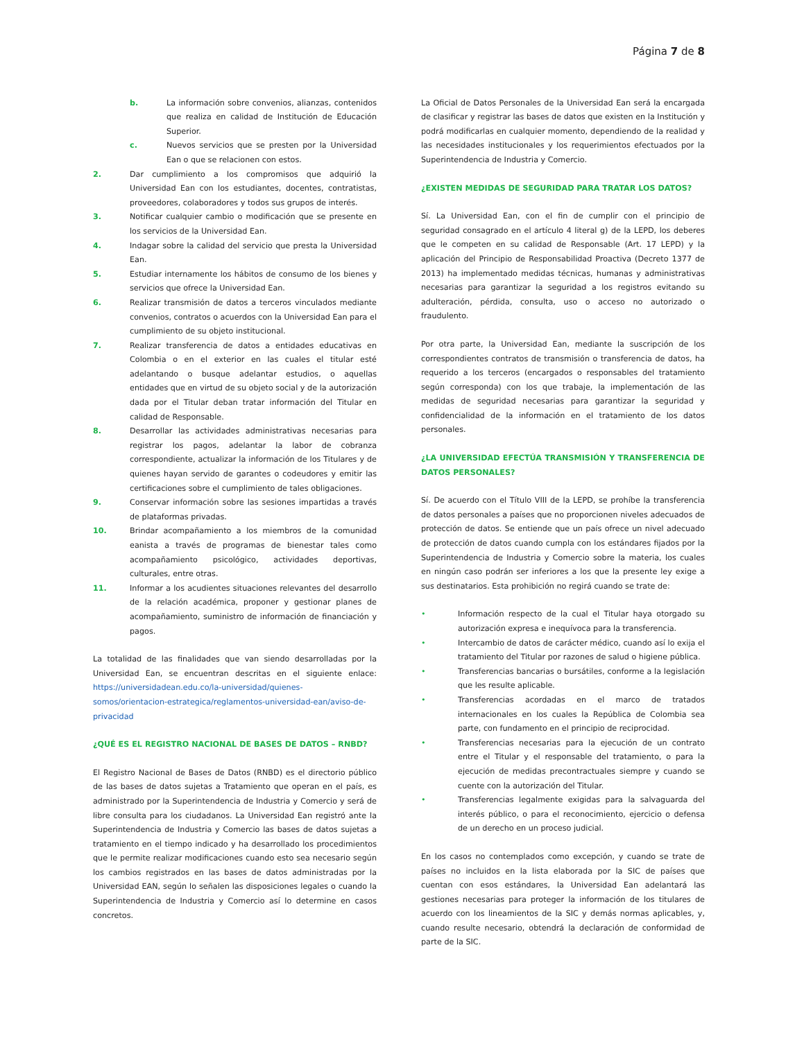Página 7 de 8
b. La información sobre convenios, alianzas, contenidos que realiza en calidad de Institución de Educación Superior.
c. Nuevos servicios que se presten por la Universidad Ean o que se relacionen con estos.
2. Dar cumplimiento a los compromisos que adquirió la Universidad Ean con los estudiantes, docentes, contratistas, proveedores, colaboradores y todos sus grupos de interés.
3. Notificar cualquier cambio o modificación que se presente en los servicios de la Universidad Ean.
4. Indagar sobre la calidad del servicio que presta la Universidad Ean.
5. Estudiar internamente los hábitos de consumo de los bienes y servicios que ofrece la Universidad Ean.
6. Realizar transmisión de datos a terceros vinculados mediante convenios, contratos o acuerdos con la Universidad Ean para el cumplimiento de su objeto institucional.
7. Realizar transferencia de datos a entidades educativas en Colombia o en el exterior en las cuales el titular esté adelantando o busque adelantar estudios, o aquellas entidades que en virtud de su objeto social y de la autorización dada por el Titular deban tratar información del Titular en calidad de Responsable.
8. Desarrollar las actividades administrativas necesarias para registrar los pagos, adelantar la labor de cobranza correspondiente, actualizar la información de los Titulares y de quienes hayan servido de garantes o codeudores y emitir las certificaciones sobre el cumplimiento de tales obligaciones.
9. Conservar información sobre las sesiones impartidas a través de plataformas privadas.
10. Brindar acompañamiento a los miembros de la comunidad eanista a través de programas de bienestar tales como acompañamiento psicológico, actividades deportivas, culturales, entre otras.
11. Informar a los acudientes situaciones relevantes del desarrollo de la relación académica, proponer y gestionar planes de acompañamiento, suministro de información de financiación y pagos.
La totalidad de las finalidades que van siendo desarrolladas por la Universidad Ean, se encuentran descritas en el siguiente enlace: https://universidadean.edu.co/la-universidad/quienes-somos/orientacion-estrategica/reglamentos-universidad-ean/aviso-de-privacidad
¿QUÉ ES EL REGISTRO NACIONAL DE BASES DE DATOS – RNBD?
El Registro Nacional de Bases de Datos (RNBD) es el directorio público de las bases de datos sujetas a Tratamiento que operan en el país, es administrado por la Superintendencia de Industria y Comercio y será de libre consulta para los ciudadanos. La Universidad Ean registró ante la Superintendencia de Industria y Comercio las bases de datos sujetas a tratamiento en el tiempo indicado y ha desarrollado los procedimientos que le permite realizar modificaciones cuando esto sea necesario según los cambios registrados en las bases de datos administradas por la Universidad EAN, según lo señalen las disposiciones legales o cuando la Superintendencia de Industria y Comercio así lo determine en casos concretos.
La Oficial de Datos Personales de la Universidad Ean será la encargada de clasificar y registrar las bases de datos que existen en la Institución y podrá modificarlas en cualquier momento, dependiendo de la realidad y las necesidades institucionales y los requerimientos efectuados por la Superintendencia de Industria y Comercio.
¿EXISTEN MEDIDAS DE SEGURIDAD PARA TRATAR LOS DATOS?
Sí. La Universidad Ean, con el fin de cumplir con el principio de seguridad consagrado en el artículo 4 literal g) de la LEPD, los deberes que le competen en su calidad de Responsable (Art. 17 LEPD) y la aplicación del Principio de Responsabilidad Proactiva (Decreto 1377 de 2013) ha implementado medidas técnicas, humanas y administrativas necesarias para garantizar la seguridad a los registros evitando su adulteración, pérdida, consulta, uso o acceso no autorizado o fraudulento.
Por otra parte, la Universidad Ean, mediante la suscripción de los correspondientes contratos de transmisión o transferencia de datos, ha requerido a los terceros (encargados o responsables del tratamiento según corresponda) con los que trabaje, la implementación de las medidas de seguridad necesarias para garantizar la seguridad y confidencialidad de la información en el tratamiento de los datos personales.
¿LA UNIVERSIDAD EFECTÚA TRANSMISIÓN Y TRANSFERENCIA DE DATOS PERSONALES?
Sí. De acuerdo con el Título VIII de la LEPD, se prohíbe la transferencia de datos personales a países que no proporcionen niveles adecuados de protección de datos. Se entiende que un país ofrece un nivel adecuado de protección de datos cuando cumpla con los estándares fijados por la Superintendencia de Industria y Comercio sobre la materia, los cuales en ningún caso podrán ser inferiores a los que la presente ley exige a sus destinatarios. Esta prohibición no regirá cuando se trate de:
• Información respecto de la cual el Titular haya otorgado su autorización expresa e inequívoca para la transferencia.
• Intercambio de datos de carácter médico, cuando así lo exija el tratamiento del Titular por razones de salud o higiene pública.
• Transferencias bancarias o bursátiles, conforme a la legislación que les resulte aplicable.
• Transferencias acordadas en el marco de tratados internacionales en los cuales la República de Colombia sea parte, con fundamento en el principio de reciprocidad.
• Transferencias necesarias para la ejecución de un contrato entre el Titular y el responsable del tratamiento, o para la ejecución de medidas precontractuales siempre y cuando se cuente con la autorización del Titular.
• Transferencias legalmente exigidas para la salvaguarda del interés público, o para el reconocimiento, ejercicio o defensa de un derecho en un proceso judicial.
En los casos no contemplados como excepción, y cuando se trate de países no incluidos en la lista elaborada por la SIC de países que cuentan con esos estándares, la Universidad Ean adelantará las gestiones necesarias para proteger la información de los titulares de acuerdo con los lineamientos de la SIC y demás normas aplicables, y, cuando resulte necesario, obtendrá la declaración de conformidad de parte de la SIC.